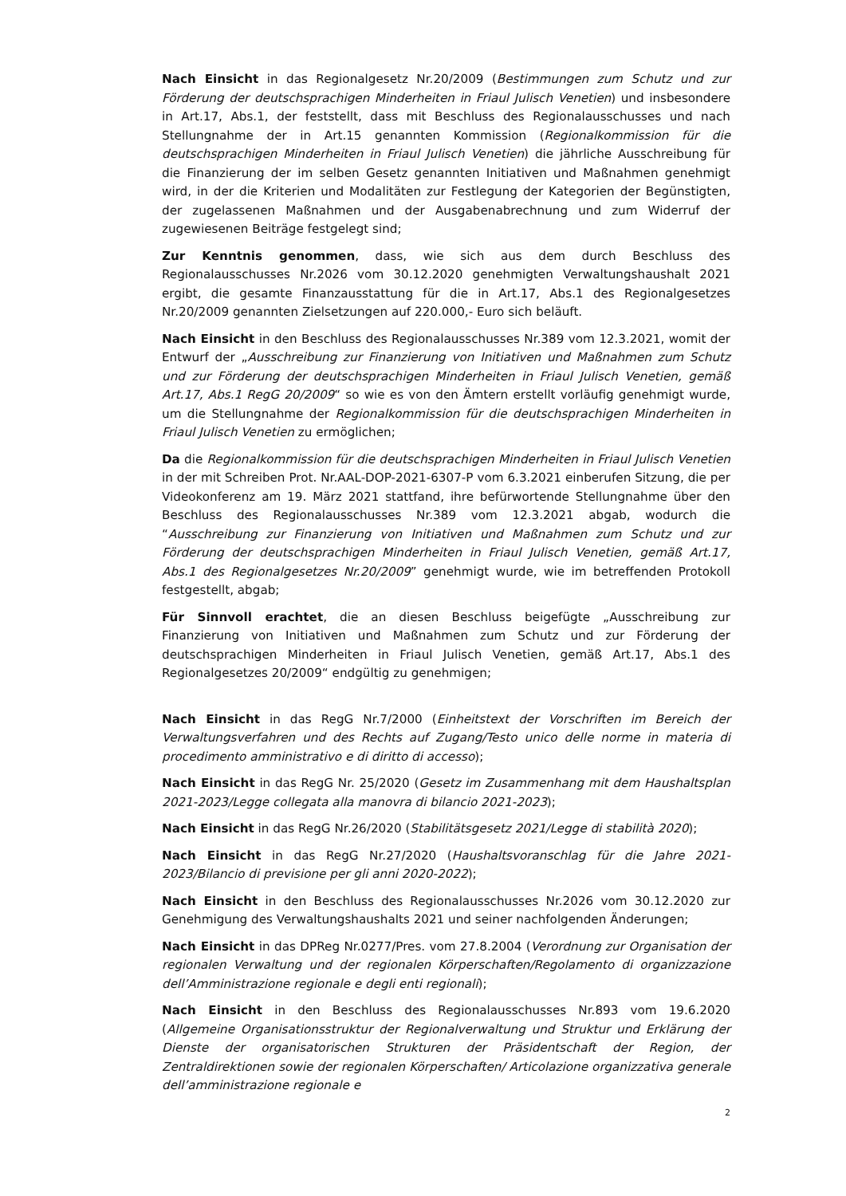Nach Einsicht in das Regionalgesetz Nr.20/2009 (Bestimmungen zum Schutz und zur Förderung der deutschsprachigen Minderheiten in Friaul Julisch Venetien) und insbesondere in Art.17, Abs.1, der feststellt, dass mit Beschluss des Regionalausschusses und nach Stellungnahme der in Art.15 genannten Kommission (Regionalkommission für die deutschsprachigen Minderheiten in Friaul Julisch Venetien) die jährliche Ausschreibung für die Finanzierung der im selben Gesetz genannten Initiativen und Maßnahmen genehmigt wird, in der die Kriterien und Modalitäten zur Festlegung der Kategorien der Begünstigten, der zugelassenen Maßnahmen und der Ausgabenabrechnung und zum Widerruf der zugewiesenen Beiträge festgelegt sind;
Zur Kenntnis genommen, dass, wie sich aus dem durch Beschluss des Regionalausschusses Nr.2026 vom 30.12.2020 genehmigten Verwaltungshaushalt 2021 ergibt, die gesamte Finanzausstattung für die in Art.17, Abs.1 des Regionalgesetzes Nr.20/2009 genannten Zielsetzungen auf 220.000,- Euro sich beläuft.
Nach Einsicht in den Beschluss des Regionalausschusses Nr.389 vom 12.3.2021, womit der Entwurf der „Ausschreibung zur Finanzierung von Initiativen und Maßnahmen zum Schutz und zur Förderung der deutschsprachigen Minderheiten in Friaul Julisch Venetien, gemäß Art.17, Abs.1 RegG 20/2009“ so wie es von den Ämtern erstellt vorläufig genehmigt wurde, um die Stellungnahme der Regionalkommission für die deutschsprachigen Minderheiten in Friaul Julisch Venetien zu ermöglichen;
Da die Regionalkommission für die deutschsprachigen Minderheiten in Friaul Julisch Venetien in der mit Schreiben Prot. Nr.AAL-DOP-2021-6307-P vom 6.3.2021 einberufen Sitzung, die per Videokonferenz am 19. März 2021 stattfand, ihre befürwortende Stellungnahme über den Beschluss des Regionalausschusses Nr.389 vom 12.3.2021 abgab, wodurch die “Ausschreibung zur Finanzierung von Initiativen und Maßnahmen zum Schutz und zur Förderung der deutschsprachigen Minderheiten in Friaul Julisch Venetien, gemäß Art.17, Abs.1 des Regionalgesetzes Nr.20/2009” genehmigt wurde, wie im betreffenden Protokoll festgestellt, abgab;
Für Sinnvoll erachtet, die an diesen Beschluss beigefügte „Ausschreibung zur Finanzierung von Initiativen und Maßnahmen zum Schutz und zur Förderung der deutschsprachigen Minderheiten in Friaul Julisch Venetien, gemäß Art.17, Abs.1 des Regionalgesetzes 20/2009“ endgültig zu genehmigen;
Nach Einsicht in das RegG Nr.7/2000 (Einheitstext der Vorschriften im Bereich der Verwaltungsverfahren und des Rechts auf Zugang/Testo unico delle norme in materia di procedimento amministrativo e di diritto di accesso);
Nach Einsicht in das RegG Nr. 25/2020 (Gesetz im Zusammenhang mit dem Haushaltsplan 2021-2023/Legge collegata alla manovra di bilancio 2021-2023);
Nach Einsicht in das RegG Nr.26/2020 (Stabilitätsgesetz 2021/Legge di stabilità 2020);
Nach Einsicht in das RegG Nr.27/2020 (Haushaltsvoranschlag für die Jahre 2021-2023/Bilancio di previsione per gli anni 2020-2022);
Nach Einsicht in den Beschluss des Regionalausschusses Nr.2026 vom 30.12.2020 zur Genehmigung des Verwaltungshaushalts 2021 und seiner nachfolgenden Änderungen;
Nach Einsicht in das DPReg Nr.0277/Pres. vom 27.8.2004 (Verordnung zur Organisation der regionalen Verwaltung und der regionalen Körperschaften/Regolamento di organizzazione dell’Amministrazione regionale e degli enti regionali);
Nach Einsicht in den Beschluss des Regionalausschusses Nr.893 vom 19.6.2020 (Allgemeine Organisationsstruktur der Regionalverwaltung und Struktur und Erklärung der Dienste der organisatorischen Strukturen der Präsidentschaft der Region, der Zentraldirektionen sowie der regionalen Körperschaften/ Articolazione organizzativa generale dell’amministrazione regionale e
2